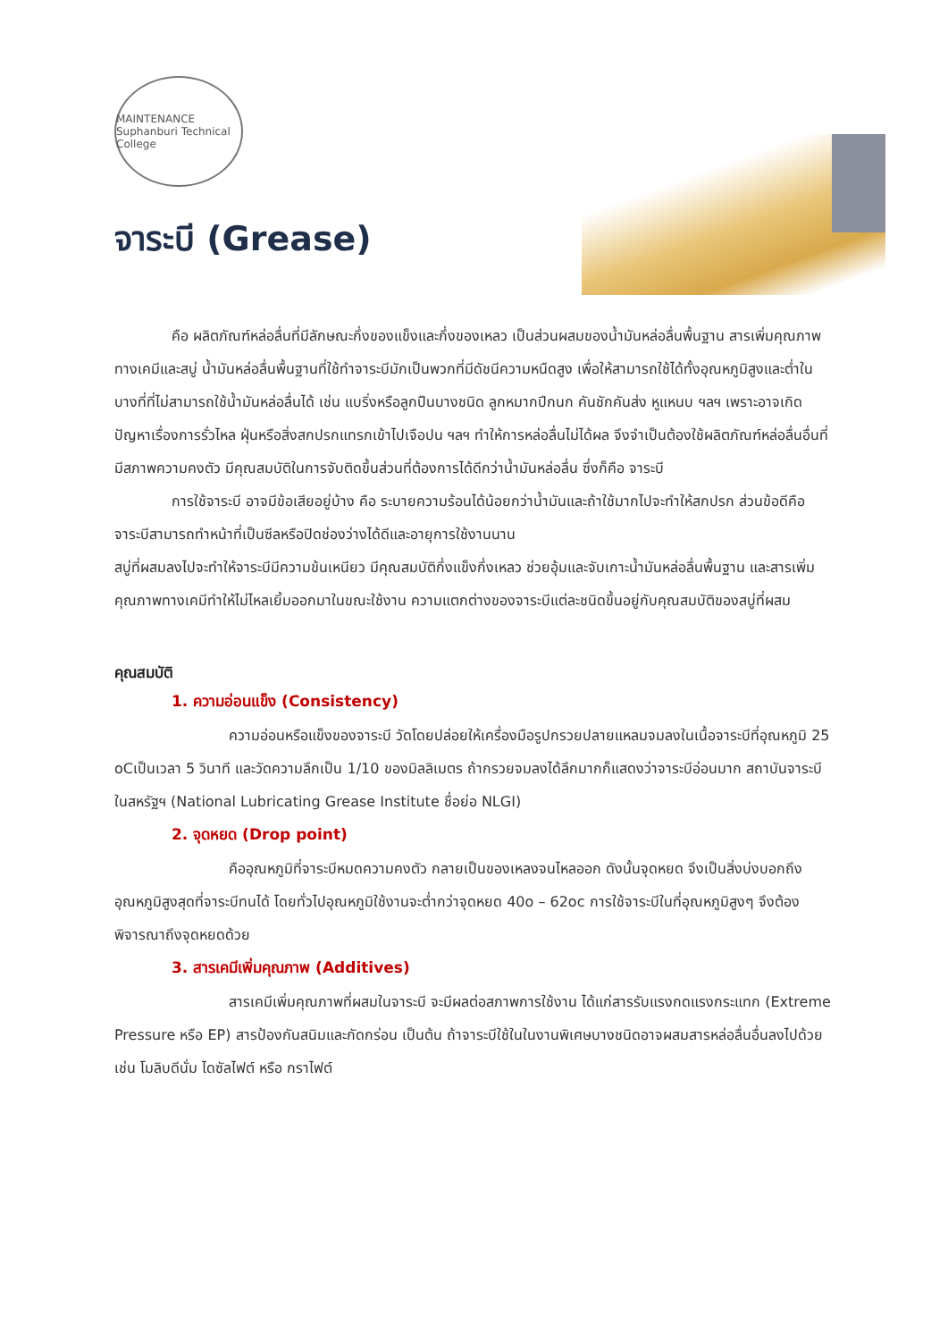MAINTENANCE
Suphanburi Technical College
จาระบี (Grease)
คือ ผลิตภัณฑ์หล่อลื่นที่มีลักษณะกึ่งของแข็งและกึ่งของเหลว เป็นส่วนผสมของน้ำมันหล่อลื่นพื้นฐาน สารเพิ่มคุณภาพทางเคมีและสบู่ น้ำมันหล่อลื่นพื้นฐานที่ใช้ทำจาระบีมักเป็นพวกที่มีดัชนีความหนืดสูง เพื่อให้สามารถใช้ได้ทั้งอุณหภูมิสูงและต่ำในบางที่ที่ไม่สามารถใช้น้ำมันหล่อลื่นได้ เช่น แบริ่งหรือลูกปืนบางชนิด ลูกหมากปีกนก คันชักคันส่ง หูแหนบ ฯลฯ เพราะอาจเกิดปัญหาเรื่องการรั่วไหล ฝุ่นหรือสิ่งสกปรกแทรกเข้าไปเจือปน ฯลฯ ทำให้การหล่อลื่นไม่ได้ผล จึงจำเป็นต้องใช้ผลิตภัณฑ์หล่อลื่นอื่นที่มีสภาพความคงตัว มีคุณสมบัติในการจับติดขึ้นส่วนที่ต้องการได้ดีกว่าน้ำมันหล่อลื่น ซึ่งก็คือ จาระบี
การใช้จาระบี อาจมีข้อเสียอยู่บ้าง คือ ระบายความร้อนได้น้อยกว่าน้ำมันและถ้าใช้มากไปจะทำให้สกปรก ส่วนข้อดีคือ จาระบีสามารถทำหน้าที่เป็นซีลหรือปิดช่องว่างได้ดีและอายุการใช้งานนาน
สบู่ที่ผสมลงไปจะทำให้จาระบีมีความข้นเหนียว มีคุณสมบัติกึ่งแข็งกึ่งเหลว ช่วยอุ้มและจับเกาะน้ำมันหล่อลื่นพื้นฐาน และสารเพิ่มคุณภาพทางเคมีทำให้ไม่ไหลเยิ้มออกมาในขณะใช้งาน ความแตกต่างของจาระบีแต่ละชนิดขึ้นอยู่กับคุณสมบัติของสบู่ที่ผสม
คุณสมบัติ
1. ความอ่อนแข็ง (Consistency)
ความอ่อนหรือแข็งของจาระบี วัดโดยปล่อยให้เครื่องมือรูปกรวยปลายแหลมจมลงในเนื้อจาระบีที่อุณหภูมิ 25 oCเป็นเวลา 5 วินาที และวัดความลึกเป็น 1/10 ของมิลลิเมตร ถ้ากรวยจมลงได้ลึกมากก็แสดงว่าจาระบีอ่อนมาก สถาบันจาระบีในสหรัฐฯ (National Lubricating Grease Institute ชื่อย่อ NLGI)
2. จุดหยด (Drop point)
คืออุณหภูมิที่จาระบีหมดความคงตัว กลายเป็นของเหลงจนไหลออก ดังนั้นจุดหยด จึงเป็นสิ่งบ่งบอกถึงอุณหภูมิสูงสุดที่จาระบีทนได้ โดยทั่วไปอุณหภูมิใช้งานจะต่ำกว่าจุดหยด 40o – 62oc การใช้จาระบีในที่อุณหภูมิสูงๆ จึงต้องพิจารณาถึงจุดหยดด้วย
3. สารเคมีเพิ่มคุณภาพ (Additives)
สารเคมีเพิ่มคุณภาพที่ผสมในจาระบี จะมีผลต่อสภาพการใช้งาน ได้แก่สารรับแรงกดแรงกระแทก (Extreme Pressure หรือ EP) สารป้องกันสนิมและกัดกร่อน เป็นต้น ถ้าจาระบีใช้ในในงานพิเศษบางชนิดอาจผสมสารหล่อลื่นอื่นลงไปด้วย เช่น โมลิบดีนั่ม ไดซัลไฟต์ หรือ กราไฟต์